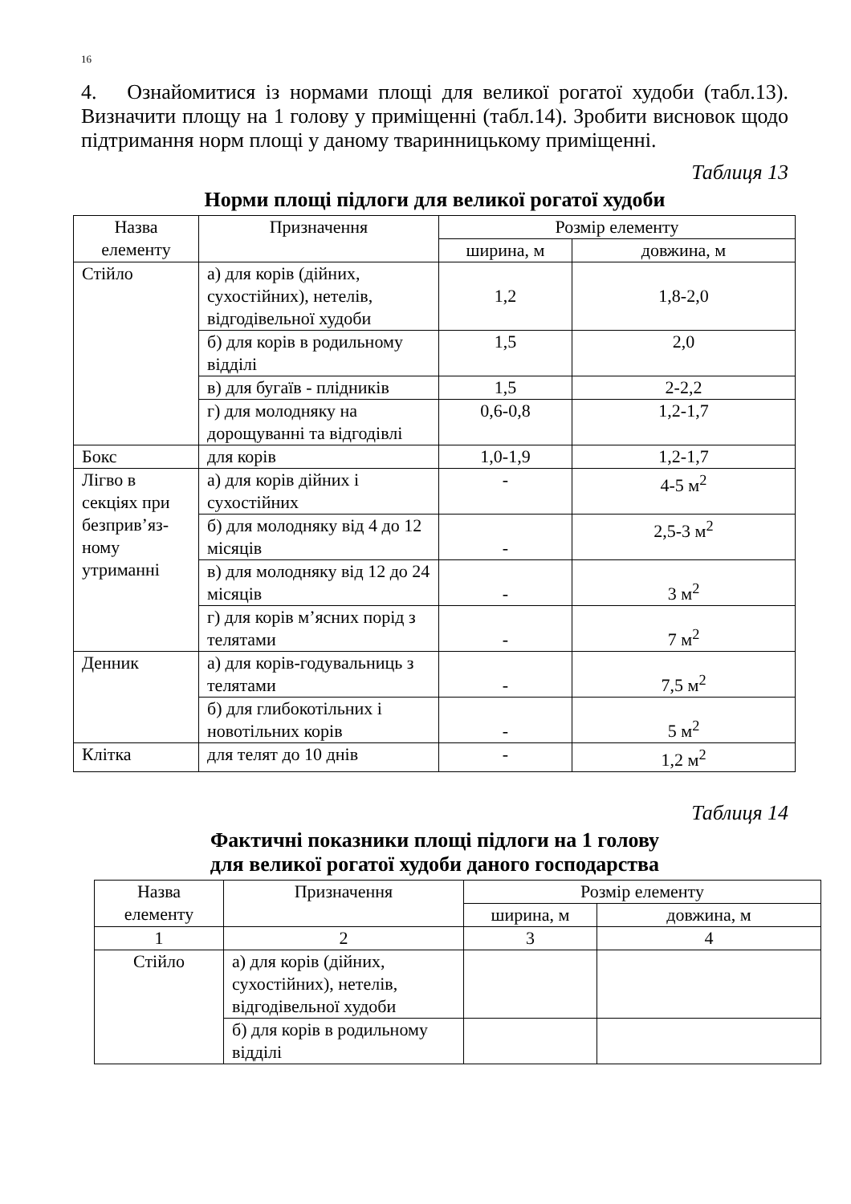16
4. Ознайомитися із нормами площі для великої рогатої худоби (табл.13). Визначити площу на 1 голову у приміщенні (табл.14). Зробити висновок щодо підтримання норм площі у даному тваринницькому приміщенні.
Таблиця 13
Норми площі підлоги для великої рогатої худоби
| Назва елементу | Призначення | Розмір елементу | |
| --- | --- | --- | --- |
| | | ширина, м | довжина, м |
| Стійло | а) для корів (дійних, сухостійних), нетелів, відгодівельної худоби | 1,2 | 1,8-2,0 |
| | б) для корів в родильному відділі | 1,5 | 2,0 |
| | в) для бугаїв - плідників | 1,5 | 2-2,2 |
| | г) для молодняку на дорощуванні та відгодівлі | 0,6-0,8 | 1,2-1,7 |
| Бокс | для корів | 1,0-1,9 | 1,2-1,7 |
| Лігво в секціях при безприв’яз-ному утриманні | а) для корів дійних і сухостійних | - | 4-5 м<sup>2</sup> |
| | б) для молодняку від 4 до 12 місяців | - | 2,5-3 м<sup>2</sup> |
| | в) для молодняку від 12 до 24 місяців | - | 3 м<sup>2</sup> |
| | г) для корів м’ясних порід з телятами | - | 7 м<sup>2</sup> |
| Денник | а) для корів-годувальниць з телятами | - | 7,5 м<sup>2</sup> |
| | б) для глибокотільних і новотільних корів | - | 5 м<sup>2</sup> |
| Клітка | для телят до 10 днів | - | 1,2 м<sup>2</sup> |
Таблиця 14
Фактичні показники площі підлоги на 1 голову
для великої рогатої худоби даного господарства
| Назва елементу | Призначення | Розмір елементу | |
| --- | --- | --- | --- |
| | | ширина, м | довжина, м |
| 1 | 2 | 3 | 4 |
| Стійло | а) для корів (дійних, сухостійних), нетелів, відгодівельної худоби | | |
| | б) для корів в родильному відділі | | |